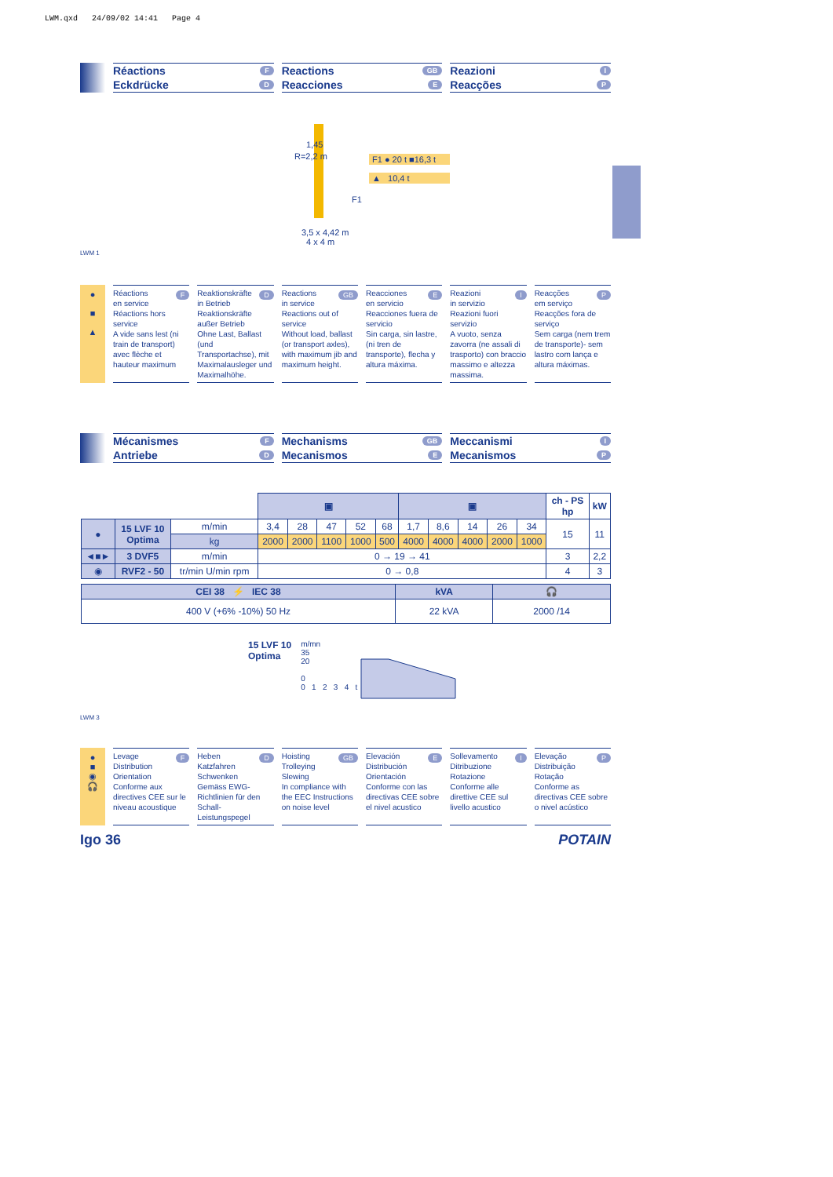LWM.qxd 24/09/02 14:41 Page 4
Réactions F
Eckdrücke D
Reactions GB
Reacciones E
Reazioni I
Reacções P
1,45
R=2,2 m
F1
3,5 x 4,42 m
4 x 4 m
F1 ● 20 t ■16,3 t
▲ 10,4 t
LWM 1
●
■
▲
Réactions F
en service
Réactions hors service
A vide sans lest (ni train de transport) avec flèche et hauteur maximum
Reaktionskräfte D
in Betrieb
Reaktionskräfte außer Betrieb
Ohne Last, Ballast (und Transportachse), mit Maximalausleger und Maximalhöhe.
Reactions GB
in service
Reactions out of service
Without load, ballast (or transport axles), with maximum jib and maximum height.
Reacciones E
en servicio
Reacciones fuera de servicio
Sin carga, sin lastre, (ni tren de transporte), flecha y altura máxima.
Reazioni I
in servizio
Reazioni fuori servizio
A vuoto, senza zavorra (ne assali di trasporto) con braccio massimo e altezza massima.
Reacções P
em serviço
Reacções fora de serviço
Sem carga (nem trem de transporte)- sem lastro com lança e altura máximas.
Mécanismes F
Antriebe D
Mechanisms GB
Mecanismos E
Meccanismi I
Mecanismos P
| | | | ▣ | | | | | ▣ | | | | | ch - PS hp | kW |
| ● | 15 LVF 10 Optima | m/min | 3,4 | 28 | 47 | 52 | 68 | 1,7 | 8,6 | 14 | 26 | 34 | 15 | 11 |
| | | kg | 2000 | 2000 | 1100 | 1000 | 500 | 4000 | 4000 | 4000 | 2000 | 1000 | | |
| ◄■► | 3 DVF5 | m/min | 0 → 19 → 41 | | | | | | | | | | 3 | 2,2 |
| ◉ | RVF2 - 50 | tr/min U/min rpm | 0 → 0,8 | | | | | | | | | | 4 | 3 |
| CEI 38 ⚡ IEC 38 | kVA | 🎧 |
| --- | --- | --- |
| 400 V (+6% -10%) 50 Hz | 22 kVA | 2000 /14 |
15 LVF 10
Optima
m/mn
35
20
0
0 1 2 3 4 t
LWM 3
●
■
◉
🎧
Levage F
Distribution
Orientation
Conforme aux directives CEE sur le niveau acoustique
Heben D
Katzfahren
Schwenken
Gemäss EWG-Richtlinien für den Schall-Leistungspegel
Hoisting GB
Trolleying
Slewing
In compliance with the EEC Instructions on noise level
Elevación E
Distribución
Orientación
Conforme con las directivas CEE sobre el nivel acustico
Sollevamento I
Ditribuzione
Rotazione
Conforme alle direttive CEE sul livello acustico
Elevação P
Distribuição
Rotação
Conforme as directivas CEE sobre o nivel acústico
Igo 36 POTAIN